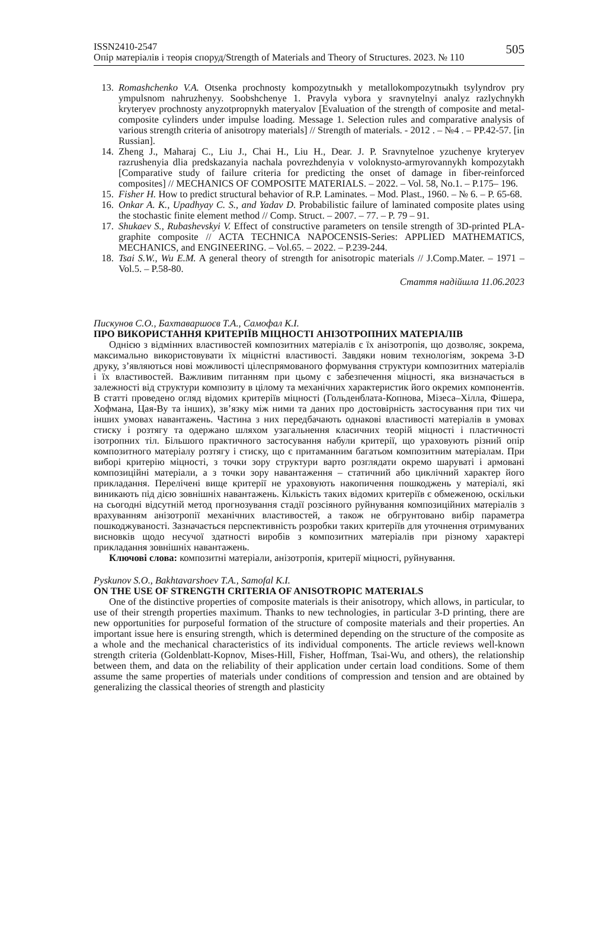ISSN2410-2547
Опір матеріалів і теорія споруд/Strength of Materials and Theory of Structures. 2023. № 110
505
13. Romashchenko V.A. Otsenka prochnosty kompozytnыkh y metallokompozytnыkh tsylyndrov pry ympulsnom nahruzhenyy. Soobshchenye 1. Pravyla vybora y sravnytelnyi analyz razlychnykh kryteryev prochnosty anyzotpropnykh materyalov [Evaluation of the strength of composite and metal-composite cylinders under impulse loading. Message 1. Selection rules and comparative analysis of various strength criteria of anisotropy materials] // Strength of materials. - 2012 . – №4 . – PP.42-57. [in Russian].
14. Zheng J., Maharaj C., Liu J., Chai H., Liu H., Dear. J. P. Sravnytelnoe yzuchenye kryteryev razrushenyia dlia predskazanyia nachala povrezhdenyia v voloknysto-armyrovannykh kompozytakh [Comparative study of failure criteria for predicting the onset of damage in fiber-reinforced composites] // MECHANICS OF COMPOSITE MATERIALS. – 2022. – Vol. 58, No.1. – P.175– 196.
15. Fisher H. How to predict structural behavior of R.P. Laminates. – Mod. Plast., 1960. – № 6. – P. 65-68.
16. Onkar A. K., Upadhyay C. S., and Yadav D. Probabilistic failure of laminated composite plates using the stochastic finite element method // Comp. Struct. – 2007. – 77. – P. 79 – 91.
17. Shukaev S., Rubashevskyi V. Effect of constructive parameters on tensile strength of 3D-printed PLA-graphite composite // ACTA TECHNICA NAPOCENSIS-Series: APPLIED MATHEMATICS, MECHANICS, and ENGINEERING. – Vol.65. – 2022. – P.239-244.
18. Tsai S.W., Wu E.M. A general theory of strength for anisotropic materials // J.Comp.Mater. – 1971 – Vol.5. – P.58-80.
Стаття надійшла 11.06.2023
Пискунов С.О., Бахтаваршоєв Т.А., Самофал К.І.
ПРО ВИКОРИСТАННЯ КРИТЕРІЇВ МІЦНОСТІ АНІЗОТРОПНИХ МАТЕРІАЛІВ
Однією з відмінних властивостей композитних матеріалів є їх анізотропія, що дозволяє, зокрема, максимально використовувати їх міцністні властивості. Завдяки новим технологіям, зокрема 3-D друку, з’являються нові можливості цілеспрямованого формування структури композитних матеріалів і їх властивостей. Важливим питанням при цьому є забезпечення міцності, яка визначається в залежності від структури композиту в цілому та механічних характеристик його окремих компонентів. В статті проведено огляд відомих критеріїв міцності (Гольденблата-Копнова, Мізеса–Хілла, Фішера, Хофмана, Цая-Ву та інших), зв’язку між ними та даних про достовірність застосування при тих чи інших умовах навантажень. Частина з них передбачають однакові властивості матеріалів в умовах стиску і розтягу та одержано шляхом узагальнення класичних теорій міцності і пластичності ізотропних тіл. Більшого практичного застосування набули критерії, що ураховують різний опір композитного матеріалу розтягу і стиску, що є притаманним багатьом композитним матеріалам. При виборі критерію міцності, з точки зору структури варто розглядати окремо шаруваті і армовані композиційні матеріали, а з точки зору навантаження – статичний або циклічний характер його прикладання. Перелічені вище критерії не ураховують накопичення пошкоджень у матеріалі, які виникають під дією зовнішніх навантажень. Кількість таких відомих критеріїв є обмеженою, оскільки на сьогодні відсутній метод прогнозування стадії розсіяного руйнування композиційних матеріалів з врахуванням анізотропії механічних властивостей, а також не обгрунтовано вибір параметра пошкоджуваності. Зазначається перспективність розробки таких критеріїв для уточнення отримуваних висновків щодо несучої здатності виробів з композитних матеріалів при різному характері прикладання зовнішніх навантажень.
Ключові слова: композитні матеріали, анізотропія, критерії міцності, руйнування.
Pyskunov S.O., Bakhtavarshoev T.A., Samofal K.I.
ON THE USE OF STRENGTH CRITERIA OF ANISOTROPIC MATERIALS
One of the distinctive properties of composite materials is their anisotropy, which allows, in particular, to use of their strength properties maximum. Thanks to new technologies, in particular 3-D printing, there are new opportunities for purposeful formation of the structure of composite materials and their properties. An important issue here is ensuring strength, which is determined depending on the structure of the composite as a whole and the mechanical characteristics of its individual components. The article reviews well-known strength criteria (Goldenblatt-Kopnov, Mises-Hill, Fisher, Hoffman, Tsai-Wu, and others), the relationship between them, and data on the reliability of their application under certain load conditions. Some of them assume the same properties of materials under conditions of compression and tension and are obtained by generalizing the classical theories of strength and plasticity